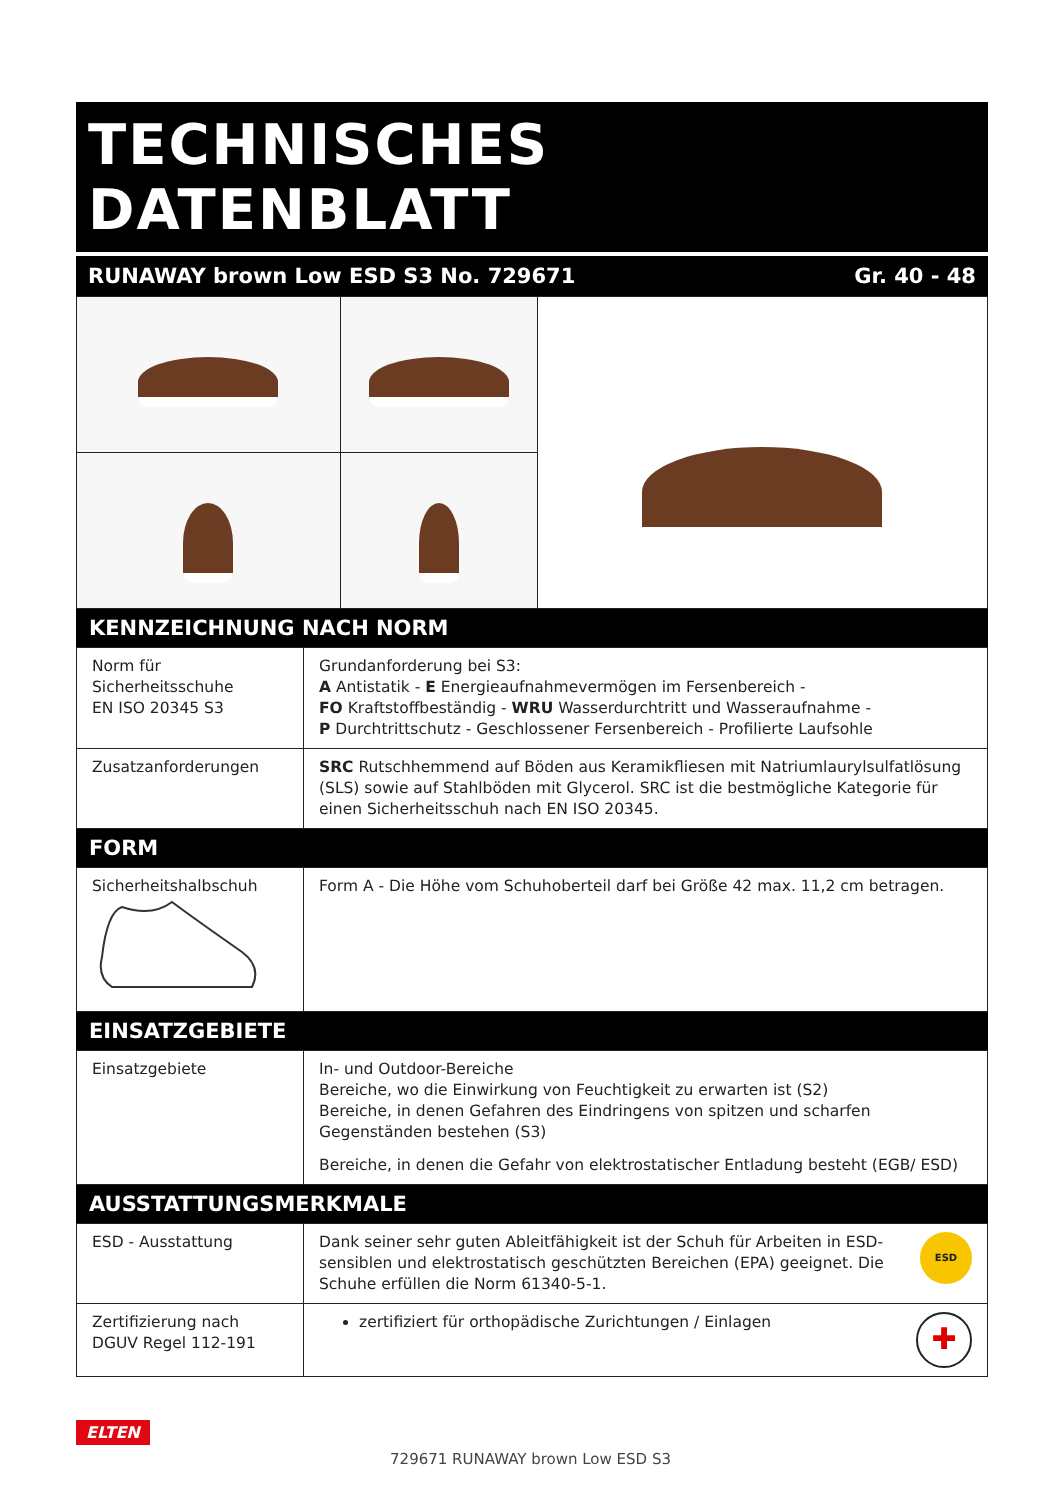TECHNISCHES DATENBLATT
RUNAWAY brown Low ESD S3 No. 729671 Gr. 40 - 48
KENNZEICHNUNG NACH NORM
| Norm für Sicherheitsschuhe EN ISO 20345 S3 | Grundanforderung bei S3: A Antistatik - E Energieaufnahmevermögen im Fersenbereich - FO Kraftstoffbeständig - WRU Wasserdurchtritt und Wasseraufnahme - P Durchtrittschutz - Geschlossener Fersenbereich - Profilierte Laufsohle |
| Zusatzanforderungen | SRC Rutschhemmend auf Böden aus Keramikfliesen mit Natriumlaurylsulfatlösung (SLS) sowie auf Stahlböden mit Glycerol. SRC ist die bestmögliche Kategorie für einen Sicherheitsschuh nach EN ISO 20345. |
FORM
| Sicherheitshalbschuh | Form A - Die Höhe vom Schuhoberteil darf bei Größe 42 max. 11,2 cm betragen. |
EINSATZGEBIETE
| Einsatzgebiete | In- und Outdoor-Bereiche Bereiche, wo die Einwirkung von Feuchtigkeit zu erwarten ist (S2) Bereiche, in denen Gefahren des Eindringens von spitzen und scharfen Gegenständen bestehen (S3) Bereiche, in denen die Gefahr von elektrostatischer Entladung besteht (EGB/ ESD) |
AUSSTATTUNGSMERKMALE
| ESD - Ausstattung | ESD Dank seiner sehr guten Ableitfähigkeit ist der Schuh für Arbeiten in ESD-sensiblen und elektrostatisch geschützten Bereichen (EPA) geeignet. Die Schuhe erfüllen die Norm 61340-5-1. |
| Zertifizierung nach DGUV Regel 112-191 | ✚ zertifiziert für orthopädische Zurichtungen / Einlagen |
ELTEN
729671 RUNAWAY brown Low ESD S3